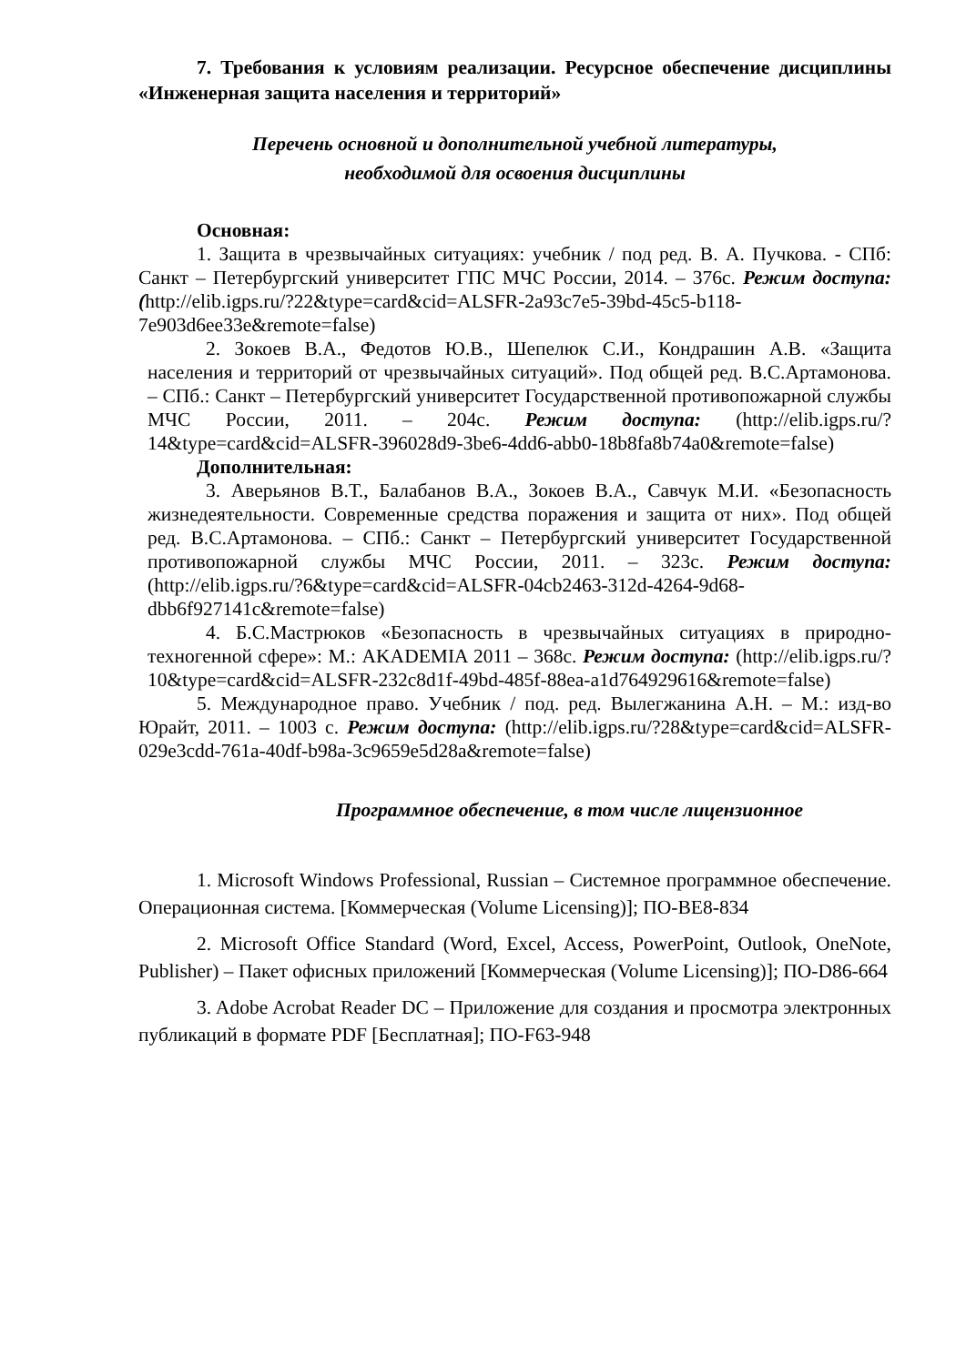7. Требования к условиям реализации. Ресурсное обеспечение дисциплины «Инженерная защита населения и территорий»
Перечень основной и дополнительной учебной литературы,
необходимой для освоения дисциплины
Основная:
1. Защита в чрезвычайных ситуациях: учебник / под ред. В. А. Пучкова. - СПб: Санкт – Петербургский университет ГПС МЧС России, 2014. – 376с. Режим доступа: (http://elib.igps.ru/?22&type=card&cid=ALSFR-2a93c7e5-39bd-45c5-b118-7e903d6ee33e&remote=false)
2. Зокоев В.А., Федотов Ю.В., Шепелюк С.И., Кондрашин А.В. «Защита населения и территорий от чрезвычайных ситуаций». Под общей ред. В.С.Артамонова. – СПб.: Санкт – Петербургский университет Государственной противопожарной службы МЧС России, 2011. – 204с. Режим доступа: (http://elib.igps.ru/?14&type=card&cid=ALSFR-396028d9-3be6-4dd6-abb0-18b8fa8b74a0&remote=false)
Дополнительная:
3. Аверьянов В.Т., Балабанов В.А., Зокоев В.А., Савчук М.И. «Безопасность жизнедеятельности. Современные средства поражения и защита от них». Под общей ред. В.С.Артамонова. – СПб.: Санкт – Петербургский университет Государственной противопожарной службы МЧС России, 2011. – 323с. Режим доступа: (http://elib.igps.ru/?6&type=card&cid=ALSFR-04cb2463-312d-4264-9d68-dbb6f927141c&remote=false)
4. Б.С.Мастрюков «Безопасность в чрезвычайных ситуациях в природно-техногенной сфере»: М.: AKADEMIA 2011 – 368с. Режим доступа: (http://elib.igps.ru/?10&type=card&cid=ALSFR-232c8d1f-49bd-485f-88ea-a1d764929616&remote=false)
5. Международное право. Учебник / под. ред. Вылегжанина А.Н. – М.: изд-во Юрайт, 2011. – 1003 с. Режим доступа: (http://elib.igps.ru/?28&type=card&cid=ALSFR-029e3cdd-761a-40df-b98a-3c9659e5d28a&remote=false)
Программное обеспечение, в том числе лицензионное
1. Microsoft Windows Professional, Russian – Системное программное обеспечение. Операционная система. [Коммерческая (Volume Licensing)]; ПО-BE8-834
2. Microsoft Office Standard (Word, Excel, Access, PowerPoint, Outlook, OneNote, Publisher) – Пакет офисных приложений [Коммерческая (Volume Licensing)]; ПО-D86-664
3. Adobe Acrobat Reader DC – Приложение для создания и просмотра электронных публикаций в формате PDF [Бесплатная]; ПО-F63-948